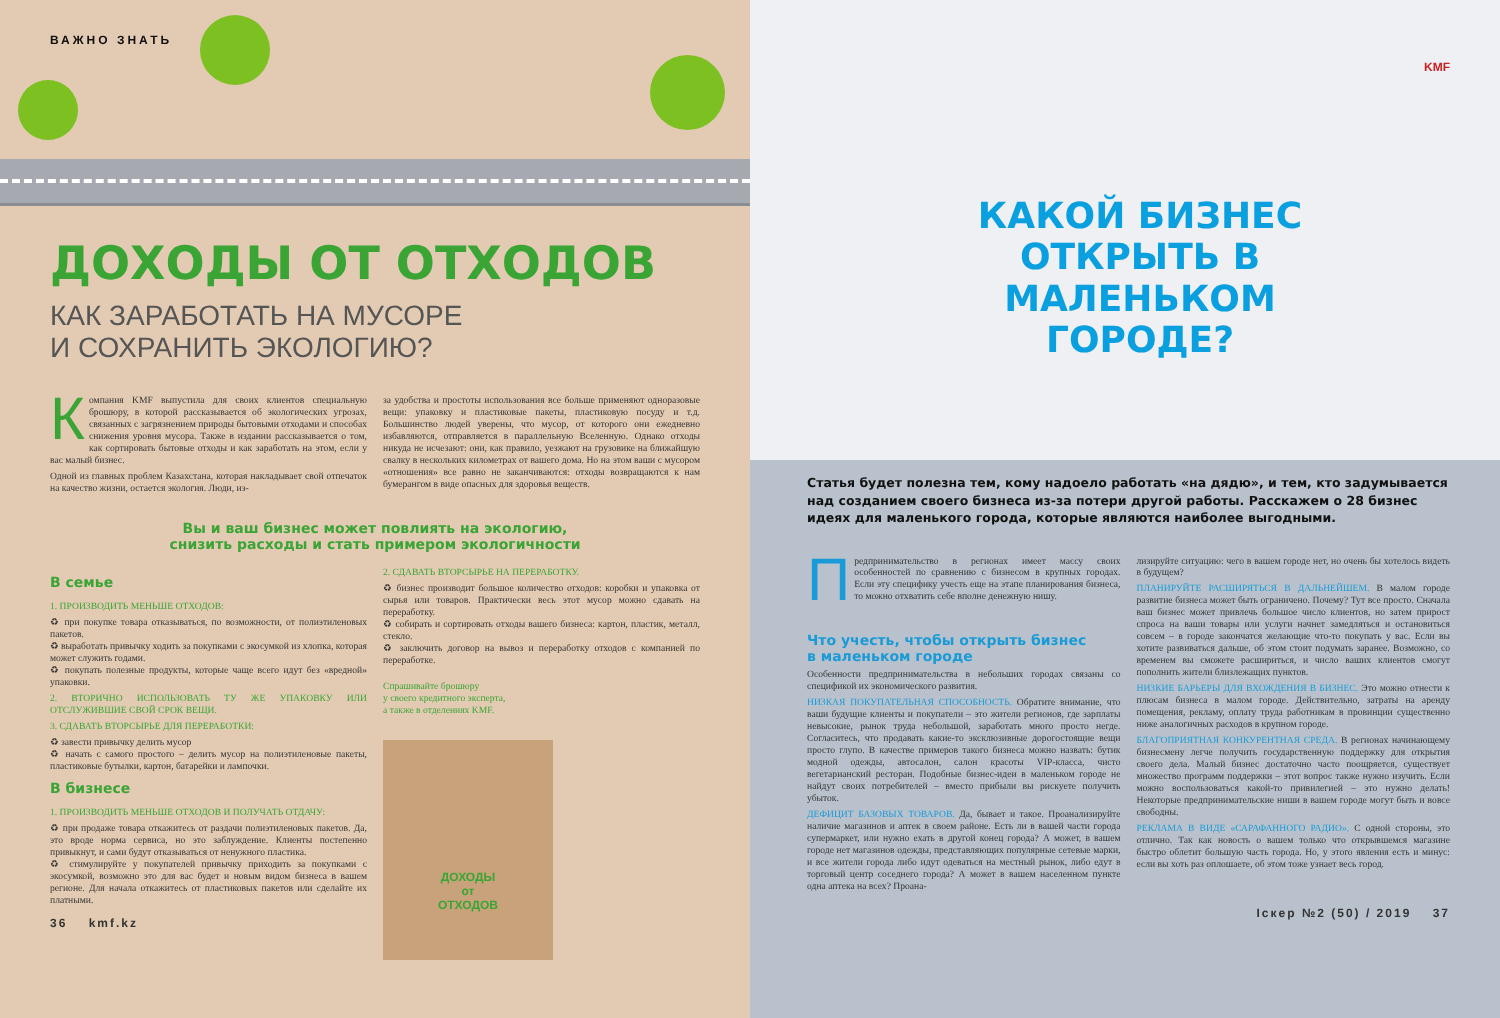ВАЖНО ЗНАТЬ
ДОХОДЫ ОТ ОТХОДОВ
КАК ЗАРАБОТАТЬ НА МУСОРЕ
И СОХРАНИТЬ ЭКОЛОГИЮ?
Компания KMF выпустила для своих клиентов специальную брошюру, в которой рассказывается об экологических угрозах, связанных с загрязнением природы бытовыми отходами и способах снижения уровня мусора. Также в издании рассказывается о том, как сортировать бытовые отходы и как заработать на этом, если у вас малый бизнес.
Одной из главных проблем Казахстана, которая накладывает свой отпечаток на качество жизни, остается экология. Люди, из-
за удобства и простоты использования все больше применяют одноразовые вещи: упаковку и пластиковые пакеты, пластиковую посуду и т.д. Большинство людей уверены, что мусор, от которого они ежедневно избавляются, отправляется в параллельную Вселенную. Однако отходы никуда не исчезают: они, как правило, уезжают на грузовике на ближайшую свалку в нескольких километрах от вашего дома. Но на этом ваши с мусором «отношения» все равно не заканчиваются: отходы возвращаются к нам бумерангом в виде опасных для здоровья веществ.
Вы и ваш бизнес может повлиять на экологию,
снизить расходы и стать примером экологичности
В семье
1. ПРОИЗВОДИТЬ МЕНЬШЕ ОТХОДОВ:
♻ при покупке товара отказываться, по возможности, от полиэтиленовых пакетов.
♻ выработать привычку ходить за покупками с экосумкой из хлопка, которая может служить годами.
♻ покупать полезные продукты, которые чаще всего идут без «вредной» упаковки.
2. ВТОРИЧНО ИСПОЛЬЗОВАТЬ ТУ ЖЕ УПАКОВКУ ИЛИ ОТСЛУЖИВШИЕ СВОЙ СРОК ВЕЩИ.
3. СДАВАТЬ ВТОРСЫРЬЕ ДЛЯ ПЕРЕРАБОТКИ:
♻ завести привычку делить мусор
♻ начать с самого простого – делить мусор на полиэтиленовые пакеты, пластиковые бутылки, картон, батарейки и лампочки.
В бизнесе
1. ПРОИЗВОДИТЬ МЕНЬШЕ ОТХОДОВ И ПОЛУЧАТЬ ОТДАЧУ:
♻ при продаже товара откажитесь от раздачи полиэтиленовых пакетов. Да, это вроде норма сервиса, но это заблуждение. Клиенты постепенно привыкнут, и сами будут отказываться от ненужного пластика.
♻ стимулируйте у покупателей привычку приходить за покупками с экосумкой, возможно это для вас будет и новым видом бизнеса в вашем регионе. Для начала откажитесь от пластиковых пакетов или сделайте их платными.
36 kmf.kz
2. СДАВАТЬ ВТОРСЫРЬЕ НА ПЕРЕРАБОТКУ.
♻ бизнес производит большое количество отходов: коробки и упаковка от сырья или товаров. Практически весь этот мусор можно сдавать на переработку.
♻ собирать и сортировать отходы вашего бизнеса: картон, пластик, металл, стекло.
♻ заключить договор на вывоз и переработку отходов с компанией по переработке.
Спрашивайте брошюру
у своего кредитного эксперта,
а также в отделениях KMF.
ДОХОДЫ
от
ОТХОДОВ
KMF
КАКОЙ БИЗНЕС ОТКРЫТЬ В МАЛЕНЬКОМ ГОРОДЕ?
Статья будет полезна тем, кому надоело работать «на дядю», и тем, кто задумывается над созданием своего бизнеса из-за потери другой работы. Расскажем о 28 бизнес идеях для маленького города, которые являются наиболее выгодными.
Предпринимательство в регионах имеет массу своих особенностей по сравнению с бизнесом в крупных городах. Если эту специфику учесть еще на этапе планирования бизнеса, то можно отхватить себе вполне денежную нишу.
Что учесть, чтобы открыть бизнес
в маленьком городе
Особенности предпринимательства в небольших городах связаны со спецификой их экономического развития.
НИЗКАЯ ПОКУПАТЕЛЬНАЯ СПОСОБНОСТЬ. Обратите внимание, что ваши будущие клиенты и покупатели – это жители регионов, где зарплаты невысокие, рынок труда небольшой, заработать много просто негде. Согласитесь, что продавать какие-то эксклюзивные дорогостоящие вещи просто глупо. В качестве примеров такого бизнеса можно назвать: бутик модной одежды, автосалон, салон красоты VIP-класса, чисто вегетарианский ресторан. Подобные бизнес-идеи в маленьком городе не найдут своих потребителей – вместо прибыли вы рискуете получить убыток.
ДЕФИЦИТ БАЗОВЫХ ТОВАРОВ. Да, бывает и такое. Проанализируйте наличие магазинов и аптек в своем районе. Есть ли в вашей части города супермаркет, или нужно ехать в другой конец города? А может, в вашем городе нет магазинов одежды, представляющих популярные сетевые марки, и все жители города либо идут одеваться на местный рынок, либо едут в торговый центр соседнего города? А может в вашем населенном пункте одна аптека на всех? Проана-
лизируйте ситуацию: чего в вашем городе нет, но очень бы хотелось видеть в будущем?
ПЛАНИРУЙТЕ РАСШИРЯТЬСЯ В ДАЛЬНЕЙШЕМ. В малом городе развитие бизнеса может быть ограничено. Почему? Тут все просто. Сначала ваш бизнес может привлечь большое число клиентов, но затем прирост спроса на ваши товары или услуги начнет замедляться и остановиться совсем – в городе закончатся желающие что-то покупать у вас. Если вы хотите развиваться дальше, об этом стоит подумать заранее. Возможно, со временем вы сможете расшириться, и число ваших клиентов смогут пополнить жители близлежащих пунктов.
НИЗКИЕ БАРЬЕРЫ ДЛЯ ВХОЖДЕНИЯ В БИЗНЕС. Это можно отнести к плюсам бизнеса в малом городе. Действительно, затраты на аренду помещения, рекламу, оплату труда работникам в провинции существенно ниже аналогичных расходов в крупном городе.
БЛАГОПРИЯТНАЯ КОНКУРЕНТНАЯ СРЕДА. В регионах начинающему бизнесмену легче получить государственную поддержку для открытия своего дела. Малый бизнес достаточно часто поощряется, существует множество программ поддержки – этот вопрос также нужно изучить. Если можно воспользоваться какой-то привилегией – это нужно делать! Некоторые предпринимательские ниши в вашем городе могут быть и вовсе свободны.
РЕКЛАМА В ВИДЕ «САРАФАННОГО РАДИО». С одной стороны, это отлично. Так как новость о вашем только что открывшемся магазине быстро облетит большую часть города. Но, у этого явления есть и минус: если вы хоть раз оплошаете, об этом тоже узнает весь город.
Іскер №2 (50) / 2019 37